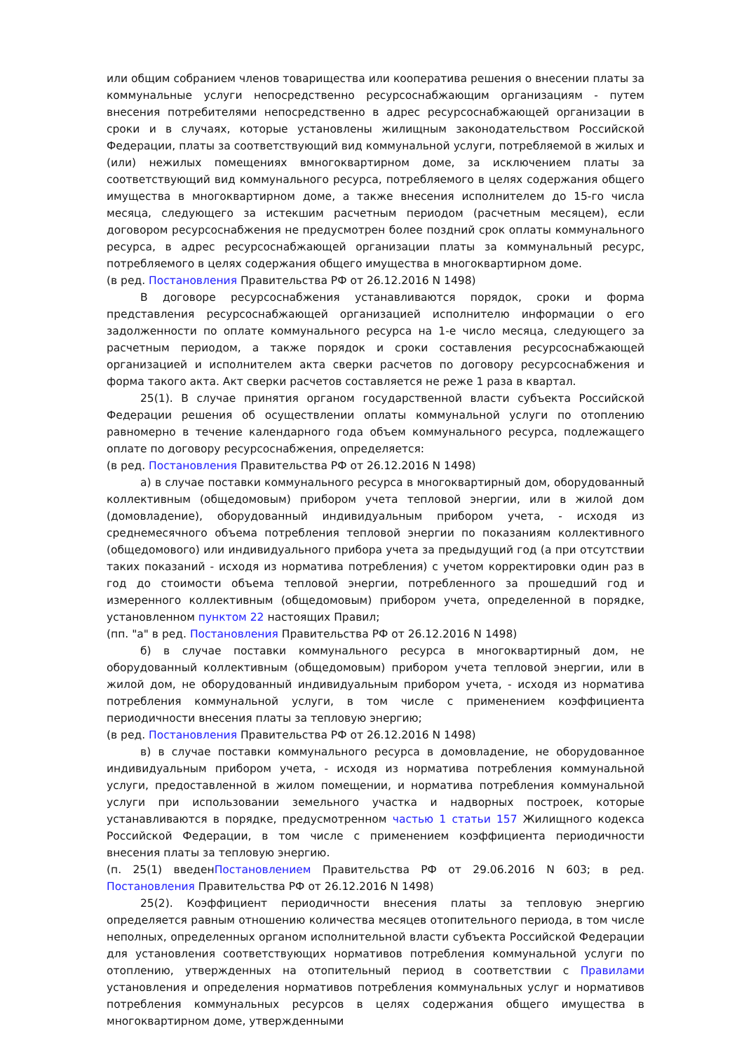или общим собранием членов товарищества или кооператива решения о внесении платы за коммунальные услуги непосредственно ресурсоснабжающим организациям - путем внесения потребителями непосредственно в адрес ресурсоснабжающей организации в сроки и в случаях, которые установлены жилищным законодательством Российской Федерации, платы за соответствующий вид коммунальной услуги, потребляемой в жилых и (или) нежилых помещениях вмногоквартирном доме, за исключением платы за соответствующий вид коммунального ресурса, потребляемого в целях содержания общего имущества в многоквартирном доме, а также внесения исполнителем до 15-го числа месяца, следующего за истекшим расчетным периодом (расчетным месяцем), если договором ресурсоснабжения не предусмотрен более поздний срок оплаты коммунального ресурса, в адрес ресурсоснабжающей организации платы за коммунальный ресурс, потребляемого в целях содержания общего имущества в многоквартирном доме.
(в ред. Постановления Правительства РФ от 26.12.2016 N 1498)
В договоре ресурсоснабжения устанавливаются порядок, сроки и форма представления ресурсоснабжающей организацией исполнителю информации о его задолженности по оплате коммунального ресурса на 1-е число месяца, следующего за расчетным периодом, а также порядок и сроки составления ресурсоснабжающей организацией и исполнителем акта сверки расчетов по договору ресурсоснабжения и форма такого акта. Акт сверки расчетов составляется не реже 1 раза в квартал.
25(1). В случае принятия органом государственной власти субъекта Российской Федерации решения об осуществлении оплаты коммунальной услуги по отоплению равномерно в течение календарного года объем коммунального ресурса, подлежащего оплате по договору ресурсоснабжения, определяется:
(в ред. Постановления Правительства РФ от 26.12.2016 N 1498)
а) в случае поставки коммунального ресурса в многоквартирный дом, оборудованный коллективным (общедомовым) прибором учета тепловой энергии, или в жилой дом (домовладение), оборудованный индивидуальным прибором учета, - исходя из среднемесячного объема потребления тепловой энергии по показаниям коллективного (общедомового) или индивидуального прибора учета за предыдущий год (а при отсутствии таких показаний - исходя из норматива потребления) с учетом корректировки один раз в год до стоимости объема тепловой энергии, потребленного за прошедший год и измеренного коллективным (общедомовым) прибором учета, определенной в порядке, установленном пунктом 22 настоящих Правил;
(пп. "а" в ред. Постановления Правительства РФ от 26.12.2016 N 1498)
б) в случае поставки коммунального ресурса в многоквартирный дом, не оборудованный коллективным (общедомовым) прибором учета тепловой энергии, или в жилой дом, не оборудованный индивидуальным прибором учета, - исходя из норматива потребления коммунальной услуги, в том числе с применением коэффициента периодичности внесения платы за тепловую энергию;
(в ред. Постановления Правительства РФ от 26.12.2016 N 1498)
в) в случае поставки коммунального ресурса в домовладение, не оборудованное индивидуальным прибором учета, - исходя из норматива потребления коммунальной услуги, предоставленной в жилом помещении, и норматива потребления коммунальной услуги при использовании земельного участка и надворных построек, которые устанавливаются в порядке, предусмотренном частью 1 статьи 157 Жилищного кодекса Российской Федерации, в том числе с применением коэффициента периодичности внесения платы за тепловую энергию.
(п. 25(1) введенПостановлением Правительства РФ от 29.06.2016 N 603; в ред. Постановления Правительства РФ от 26.12.2016 N 1498)
25(2). Коэффициент периодичности внесения платы за тепловую энергию определяется равным отношению количества месяцев отопительного периода, в том числе неполных, определенных органом исполнительной власти субъекта Российской Федерации для установления соответствующих нормативов потребления коммунальной услуги по отоплению, утвержденных на отопительный период в соответствии с Правилами установления и определения нормативов потребления коммунальных услуг и нормативов потребления коммунальных ресурсов в целях содержания общего имущества в многоквартирном доме, утвержденными